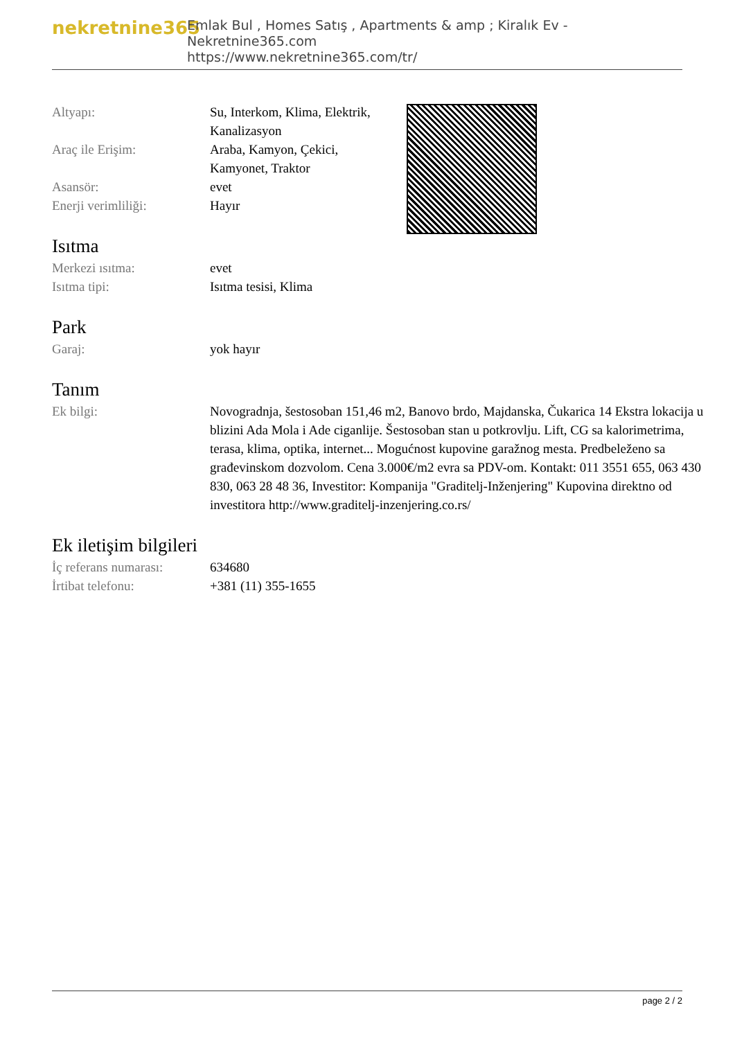nekretnine365
Emlak Bul , Homes Satış , Apartments & amp ; Kiralık Ev - Nekretnine365.com
https://www.nekretnine365.com/tr/
| Altyapı: | Su, Interkom, Klima, Elektrik, Kanalizasyon |
| Araç ile Erişim: | Araba, Kamyon, Çekici, Kamyonet, Traktor |
| Asansör: | evet |
| Enerji verimliliği: | Hayır |
Isıtma
| Merkezi ısıtma: | evet |
| Isıtma tipi: | Isıtma tesisi, Klima |
Park
| Garaj: | yok hayır |
Tanım
| Ek bilgi: | Novogradnja, šestosoban 151,46 m2, Banovo brdo, Majdanska, Čukarica 14 Ekstra lokacija u blizini Ada Mola i Ade ciganlije. Šestosoban stan u potkrovlju. Lift, CG sa kalorimetrima, terasa, klima, optika, internet... Mogućnost kupovine garažnog mesta. Predbeleženo sa građevinskom dozvolom. Cena 3.000€/m2 evra sa PDV-om. Kontakt: 011 3551 655, 063 430 830, 063 28 48 36, Investitor: Kompanija "Graditelj-Inženjering" Kupovina direktno od investitora http://www.graditelj-inzenjering.co.rs/ |
Ek iletişim bilgileri
| İç referans numarası: | 634680 |
| İrtibat telefonu: | +381 (11) 355-1655 |
page 2 / 2